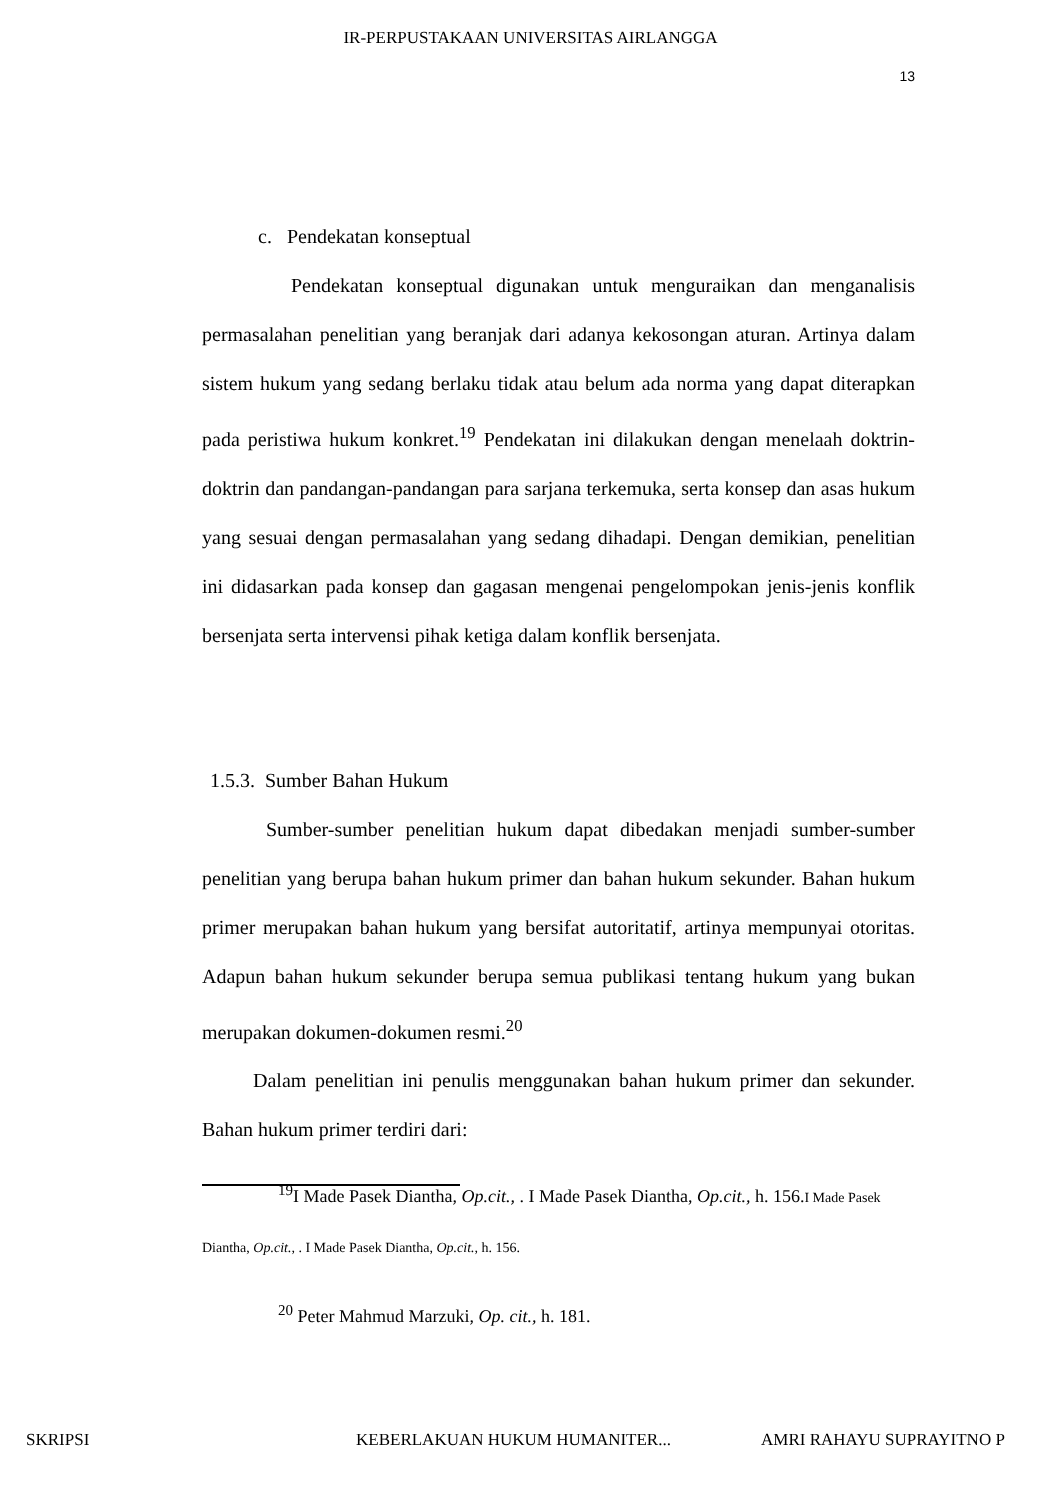IR-PERPUSTAKAAN UNIVERSITAS AIRLANGGA
13
c. Pendekatan konseptual
Pendekatan konseptual digunakan untuk menguraikan dan menganalisis permasalahan penelitian yang beranjak dari adanya kekosongan aturan. Artinya dalam sistem hukum yang sedang berlaku tidak atau belum ada norma yang dapat diterapkan pada peristiwa hukum konkret.<sup>19</sup> Pendekatan ini dilakukan dengan menelaah doktrin-doktrin dan pandangan-pandangan para sarjana terkemuka, serta konsep dan asas hukum yang sesuai dengan permasalahan yang sedang dihadapi. Dengan demikian, penelitian ini didasarkan pada konsep dan gagasan mengenai pengelompokan jenis-jenis konflik bersenjata serta intervensi pihak ketiga dalam konflik bersenjata.
1.5.3. Sumber Bahan Hukum
Sumber-sumber penelitian hukum dapat dibedakan menjadi sumber-sumber penelitian yang berupa bahan hukum primer dan bahan hukum sekunder. Bahan hukum primer merupakan bahan hukum yang bersifat autoritatif, artinya mempunyai otoritas. Adapun bahan hukum sekunder berupa semua publikasi tentang hukum yang bukan merupakan dokumen-dokumen resmi.<sup>20</sup>
Dalam penelitian ini penulis menggunakan bahan hukum primer dan sekunder. Bahan hukum primer terdiri dari:
<sup>19</sup> I Made Pasek Diantha, Op.cit., . I Made Pasek Diantha, Op.cit., h. 156.I Made Pasek Diantha, Op.cit., . I Made Pasek Diantha, Op.cit., h. 156.
<sup>20</sup> Peter Mahmud Marzuki, Op. cit., h. 181.
SKRIPSI KEBERLAKUAN HUKUM HUMANITER... AMRI RAHAYU SUPRAYITNO P